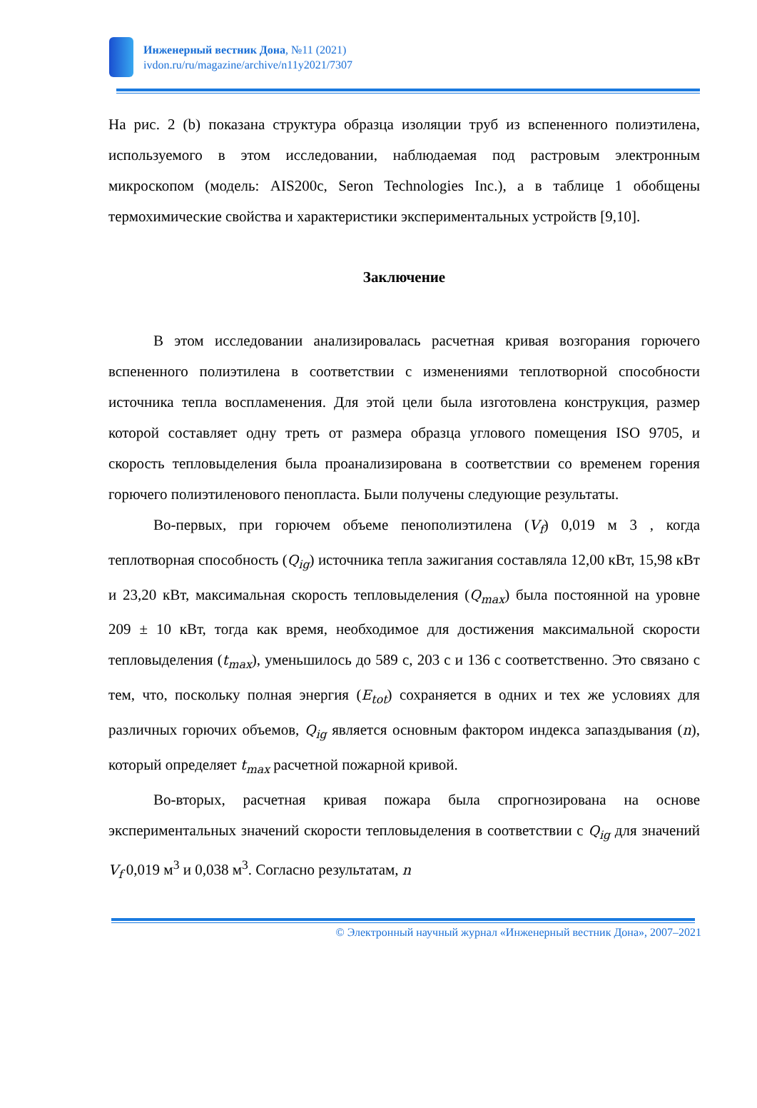Инженерный вестник Дона, №11 (2021)
ivdon.ru/ru/magazine/archive/n11y2021/7307
На рис. 2 (b) показана структура образца изоляции труб из вспененного полиэтилена, используемого в этом исследовании, наблюдаемая под растровым электронным микроскопом (модель: AIS200c, Seron Technologies Inc.), а в таблице 1 обобщены термохимические свойства и характеристики экспериментальных устройств [9,10].
Заключение
В этом исследовании анализировалась расчетная кривая возгорания горючего вспененного полиэтилена в соответствии с изменениями теплотворной способности источника тепла воспламенения. Для этой цели была изготовлена конструкция, размер которой составляет одну треть от размера образца углового помещения ISO 9705, и скорость тепловыделения была проанализирована в соответствии со временем горения горючего полиэтиленового пенопласта. Были получены следующие результаты.
Во-первых, при горючем объеме пенополиэтилена (V<sub>f</sub>) 0,019 м 3 , когда теплотворная способность (Q<sub>ig</sub>) источника тепла зажигания составляла 12,00 кВт, 15,98 кВт и 23,20 кВт, максимальная скорость тепловыделения (Q<sub>max</sub>) была постоянной на уровне 209 ± 10 кВт, тогда как время, необходимое для достижения максимальной скорости тепловыделения (t<sub>max</sub>), уменьшилось до 589 с, 203 с и 136 с соответственно. Это связано с тем, что, поскольку полная энергия (E<sub>tot</sub>) сохраняется в одних и тех же условиях для различных горючих объемов, Q<sub>ig</sub> является основным фактором индекса запаздывания (n), который определяет t<sub>max</sub> расчетной пожарной кривой.
Во-вторых, расчетная кривая пожара была спрогнозирована на основе экспериментальных значений скорости тепловыделения в соответствии с Q<sub>ig</sub> для значений V<sub>f</sub> 0,019 м<sup>3</sup> и 0,038 м<sup>3</sup>. Согласно результатам, n
© Электронный научный журнал «Инженерный вестник Дона», 2007–2021